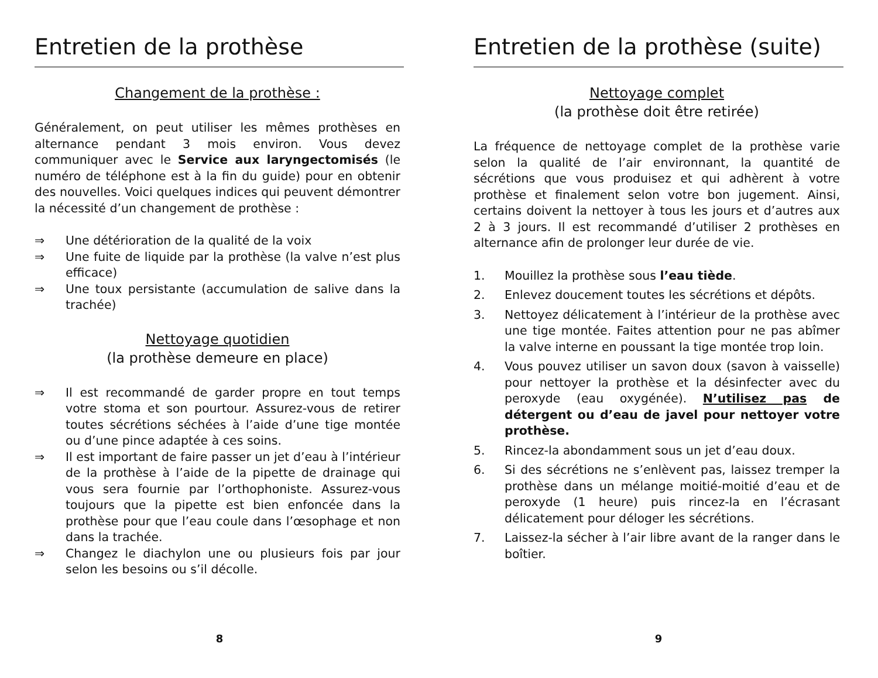Entretien de la prothèse
Changement de la prothèse :
Généralement, on peut utiliser les mêmes prothèses en alternance pendant 3 mois environ. Vous devez communiquer avec le Service aux laryngectomisés (le numéro de téléphone est à la fin du guide) pour en obtenir des nouvelles. Voici quelques indices qui peuvent démontrer la nécessité d’un changement de prothèse :
⇒ Une détérioration de la qualité de la voix
⇒ Une fuite de liquide par la prothèse (la valve n’est plus efficace)
⇒ Une toux persistante (accumulation de salive dans la trachée)
Nettoyage quotidien
(la prothèse demeure en place)
⇒ Il est recommandé de garder propre en tout temps votre stoma et son pourtour. Assurez-vous de retirer toutes sécrétions séchées à l’aide d’une tige montée ou d’une pince adaptée à ces soins.
⇒ Il est important de faire passer un jet d’eau à l’intérieur de la prothèse à l’aide de la pipette de drainage qui vous sera fournie par l’orthophoniste. Assurez-vous toujours que la pipette est bien enfoncée dans la prothèse pour que l’eau coule dans l’œsophage et non dans la trachée.
⇒ Changez le diachylon une ou plusieurs fois par jour selon les besoins ou s’il décolle.
8
Entretien de la prothèse (suite)
Nettoyage complet
(la prothèse doit être retirée)
La fréquence de nettoyage complet de la prothèse varie selon la qualité de l’air environnant, la quantité de sécrétions que vous produisez et qui adhèrent à votre prothèse et finalement selon votre bon jugement. Ainsi, certains doivent la nettoyer à tous les jours et d’autres aux 2 à 3 jours. Il est recommandé d’utiliser 2 prothèses en alternance afin de prolonger leur durée de vie.
1. Mouillez la prothèse sous l’eau tiède.
2. Enlevez doucement toutes les sécrétions et dépôts.
3. Nettoyez délicatement à l’intérieur de la prothèse avec une tige montée. Faites attention pour ne pas abîmer la valve interne en poussant la tige montée trop loin.
4. Vous pouvez utiliser un savon doux (savon à vaisselle) pour nettoyer la prothèse et la désinfecter avec du peroxyde (eau oxygénée). N’utilisez pas de détergent ou d’eau de javel pour nettoyer votre prothèse.
5. Rincez-la abondamment sous un jet d’eau doux.
6. Si des sécrétions ne s’enlèvent pas, laissez tremper la prothèse dans un mélange moitié-moitié d’eau et de peroxyde (1 heure) puis rincez-la en l’écrasant délicatement pour déloger les sécrétions.
7. Laissez-la sécher à l’air libre avant de la ranger dans le boîtier.
9